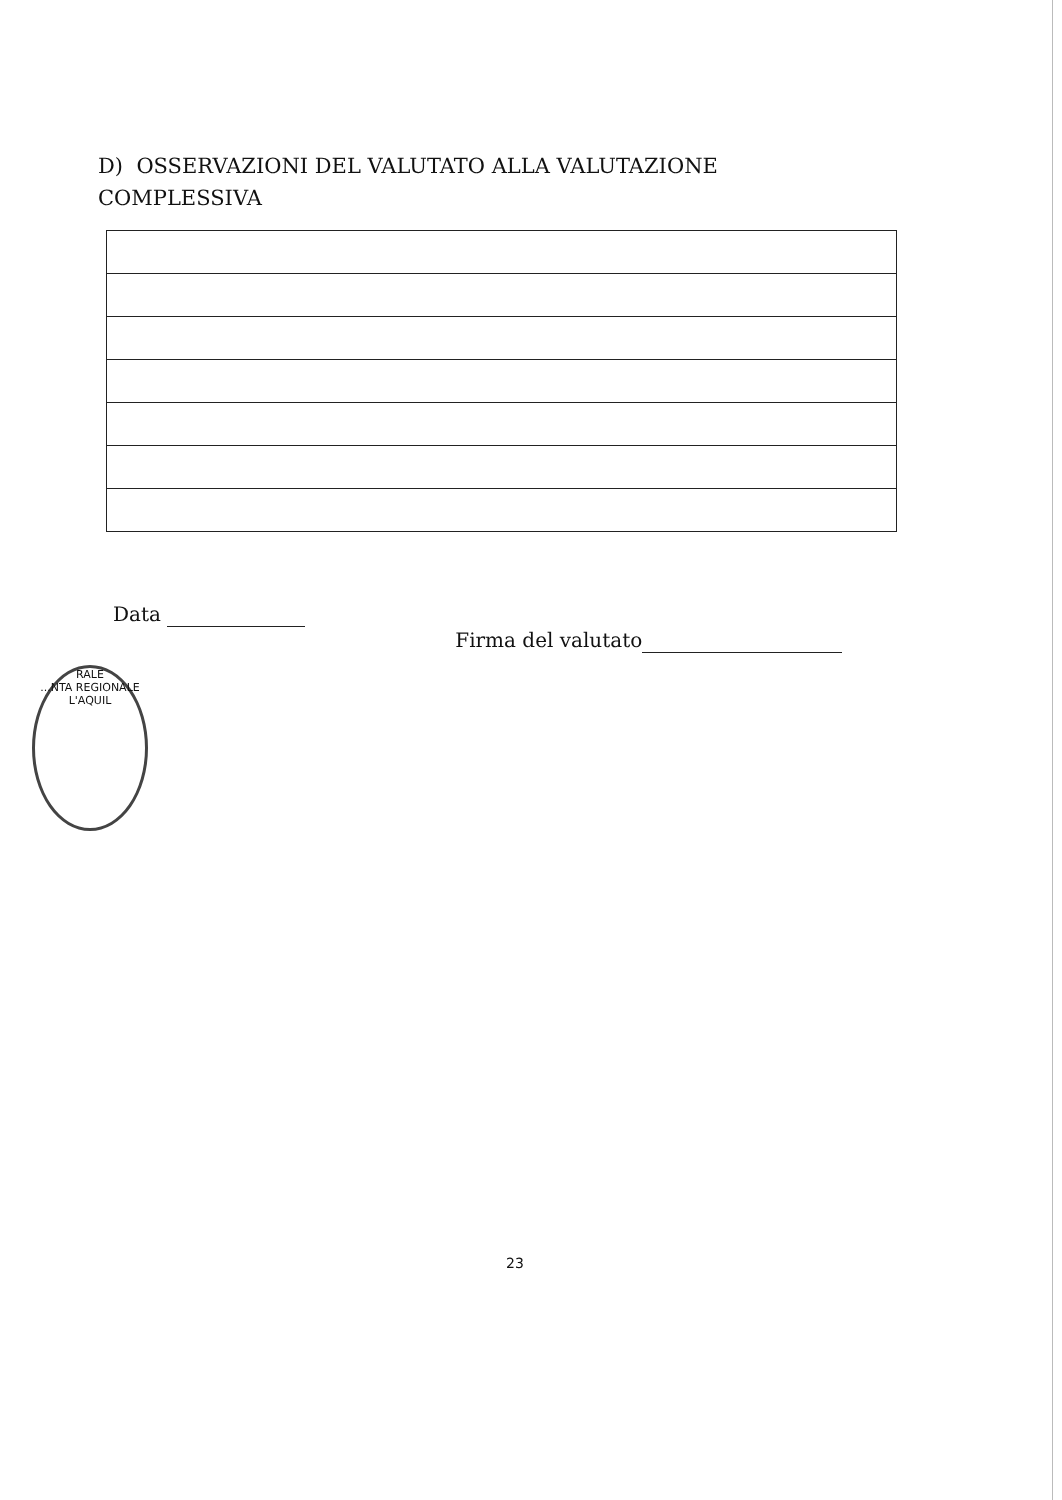D) OSSERVAZIONI DEL VALUTATO ALLA VALUTAZIONE COMPLESSIVA
Data
Firma del valutato
RALE
...NTA REGIONALE
L'AQUIL
23